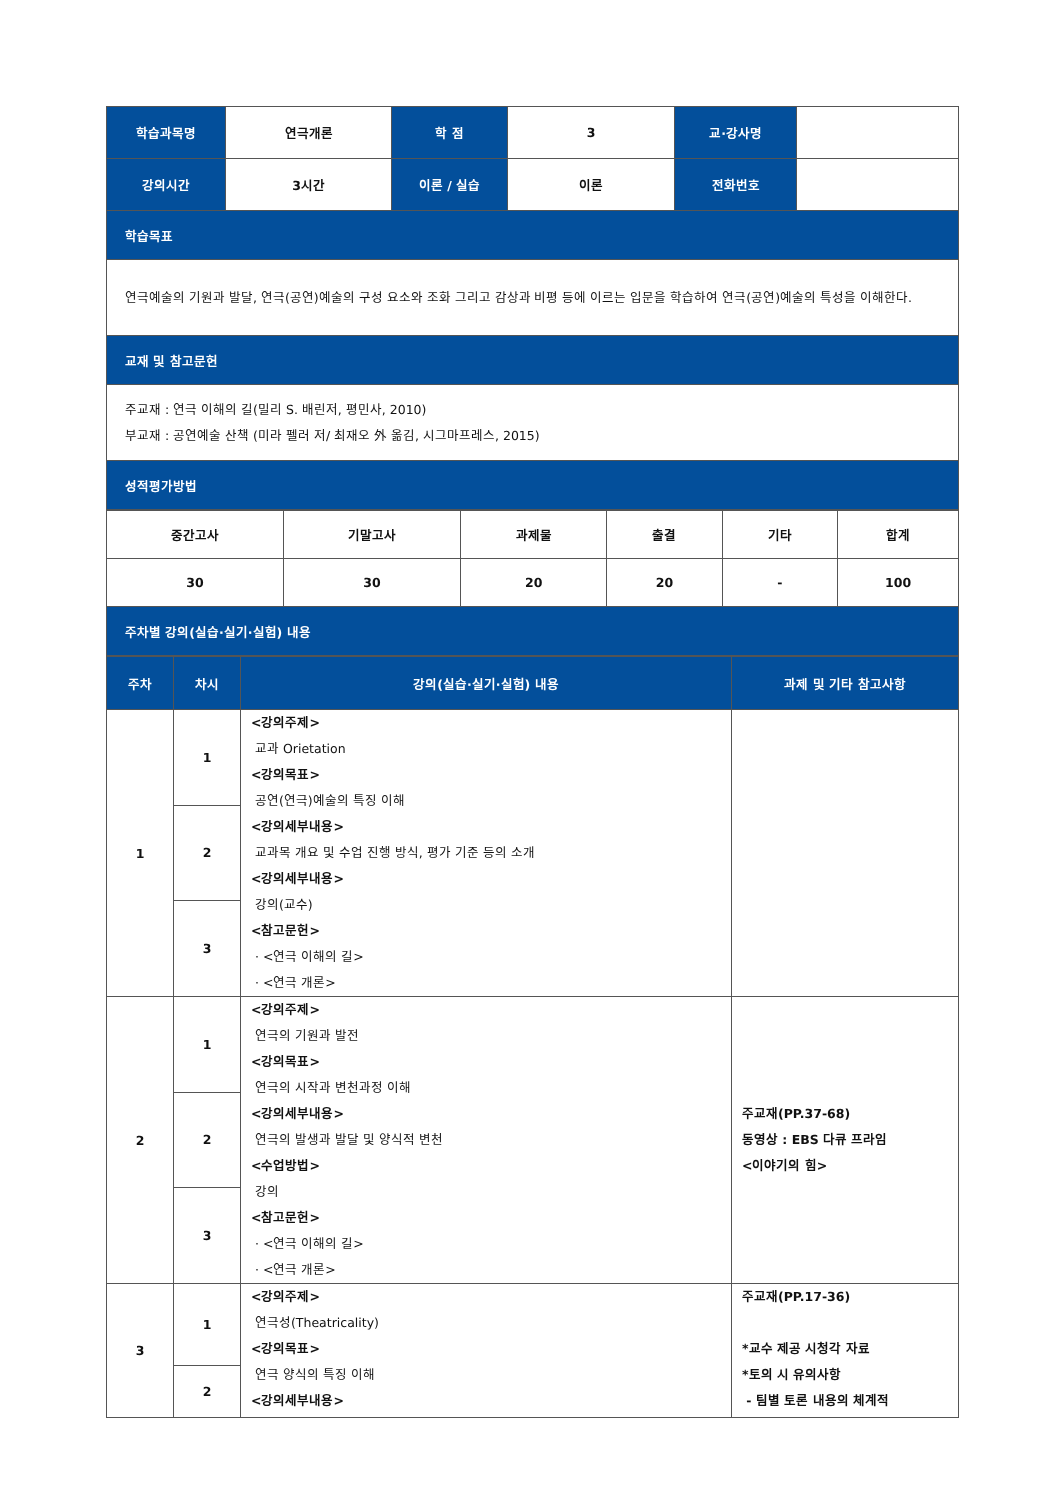| 학습과목명 | 연극개론 | 학 점 | 3 | 교·강사명 | |
| 강의시간 | 3시간 | 이론 / 실습 | 이론 | 전화번호 | |
| 학습목표 | | | | | |
| 연극예술의 기원과 발달, 연극(공연)예술의 구성 요소와 조화 그리고 감상과 비평 등에 이르는 입문을 학습하여 연극(공연)예술의 특성을 이해한다. | | | | | |
| 교재 및 참고문헌 | | | | | |
| 주교재 : 연극 이해의 길(밀리 S. 배린저, 평민사, 2010) 부교재 : 공연예술 산책 (미라 펠러 저/ 최재오 外 옮김, 시그마프레스, 2015) | | | | | |
| 성적평가방법 | | | | | |
| 중간고사 | 기말고사 | 과제물 | 출결 | 기타 | 합계 |
| 30 | 30 | 20 | 20 | - | 100 |
| 주차별 강의(실습·실기·실험) 내용 | | | | | |
| 주차 | 차시 | 강의(실습·실기·실험) 내용 | 과제 및 기타 참고사항 |
| 1 | 1 | <강의주제> 교과 Orietation <강의목표> 공연(연극)예술의 특징 이해 <강의세부내용> 교과목 개요 및 수업 진행 방식, 평가 기준 등의 소개 <강의세부내용> 강의(교수) <참고문헌> · <연극 이해의 길> · <연극 개론> | |
| | 2 | | |
| | 3 | | |
| 2 | 1 | <강의주제> 연극의 기원과 발전 <강의목표> 연극의 시작과 변천과정 이해 <강의세부내용> 연극의 발생과 발달 및 양식적 변천 <수업방법> 강의 <참고문헌> · <연극 이해의 길> · <연극 개론> | 주교재(PP.37-68) 동영상 : EBS 다큐 프라임 <이야기의 힘> |
| | 2 | | |
| | 3 | | |
| 3 | 1 | <강의주제> 연극성(Theatricality) <강의목표> 연극 양식의 특징 이해 <강의세부내용> | 주교재(PP.17-36) *교수 제공 시청각 자료 *토의 시 유의사항 - 팀별 토론 내용의 체계적 |
| | 2 | | |